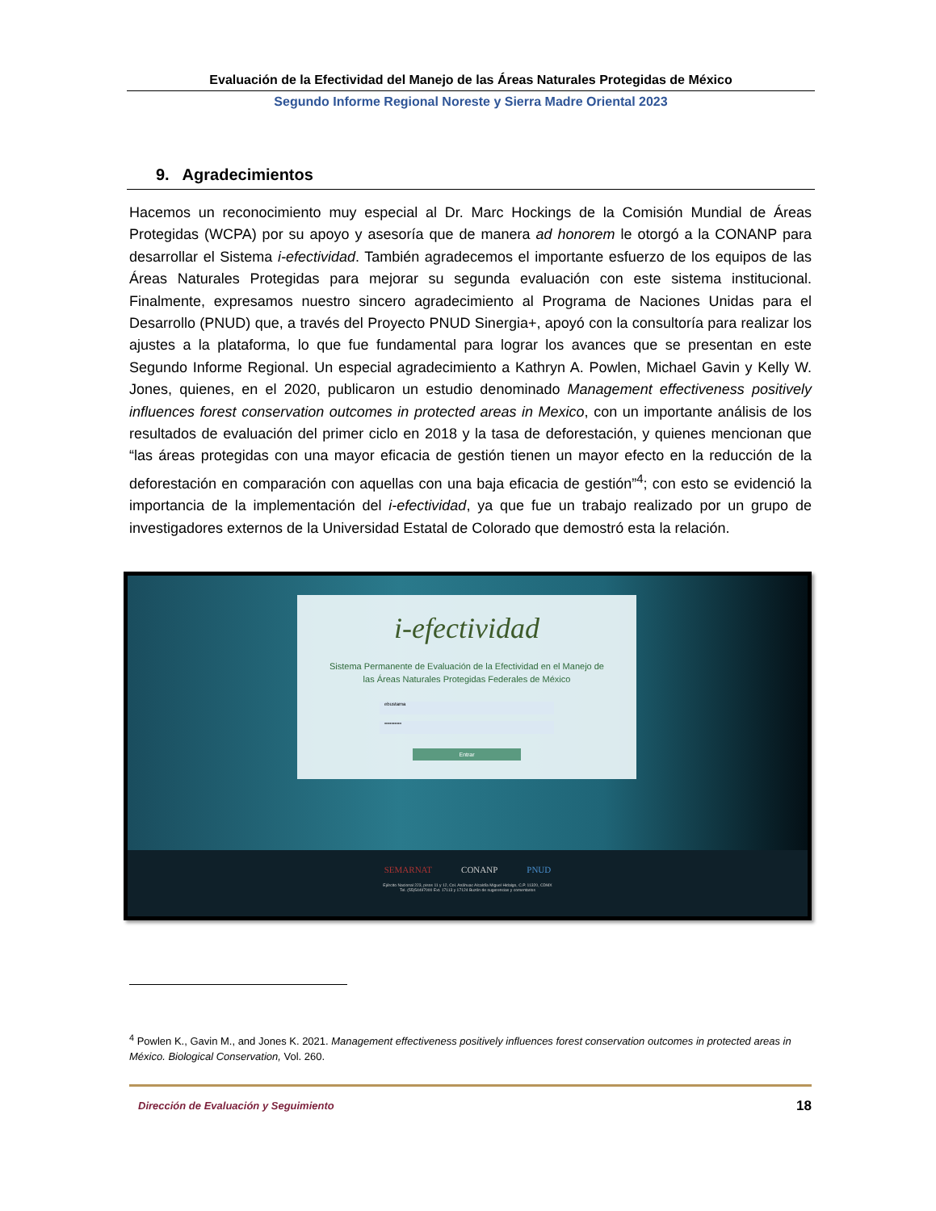Evaluación de la Efectividad del Manejo de las Áreas Naturales Protegidas de México
Segundo Informe Regional Noreste y Sierra Madre Oriental 2023
9. Agradecimientos
Hacemos un reconocimiento muy especial al Dr. Marc Hockings de la Comisión Mundial de Áreas Protegidas (WCPA) por su apoyo y asesoría que de manera ad honorem le otorgó a la CONANP para desarrollar el Sistema i-efectividad. También agradecemos el importante esfuerzo de los equipos de las Áreas Naturales Protegidas para mejorar su segunda evaluación con este sistema institucional. Finalmente, expresamos nuestro sincero agradecimiento al Programa de Naciones Unidas para el Desarrollo (PNUD) que, a través del Proyecto PNUD Sinergia+, apoyó con la consultoría para realizar los ajustes a la plataforma, lo que fue fundamental para lograr los avances que se presentan en este Segundo Informe Regional. Un especial agradecimiento a Kathryn A. Powlen, Michael Gavin y Kelly W. Jones, quienes, en el 2020, publicaron un estudio denominado Management effectiveness positively influences forest conservation outcomes in protected areas in Mexico, con un importante análisis de los resultados de evaluación del primer ciclo en 2018 y la tasa de deforestación, y quienes mencionan que “las áreas protegidas con una mayor eficacia de gestión tienen un mayor efecto en la reducción de la deforestación en comparación con aquellas con una baja eficacia de gestión”<sup>4</sup>; con esto se evidenció la importancia de la implementación del i-efectividad, ya que fue un trabajo realizado por un grupo de investigadores externos de la Universidad Estatal de Colorado que demostró esta la relación.
i-efectividad
Sistema Permanente de Evaluación de la Efectividad en el Manejo de
las Áreas Naturales Protegidas Federales de México
ebustama
••••••••••
Entrar
SEMARNAT CONANP PNUD
Ejército Nacional 223, pisos 11 y 12, Col. Anáhuac Alcaldía Miguel Hidalgo, C.P. 11320, CDMX
Tel. (55)54497000 Ext. 17113 y 17124 Buzón de sugerencias y comentarios
<sup>4</sup> Powlen K., Gavin M., and Jones K. 2021. Management effectiveness positively influences forest conservation outcomes in protected areas in México. Biological Conservation, Vol. 260.
Dirección de Evaluación y Seguimiento
18